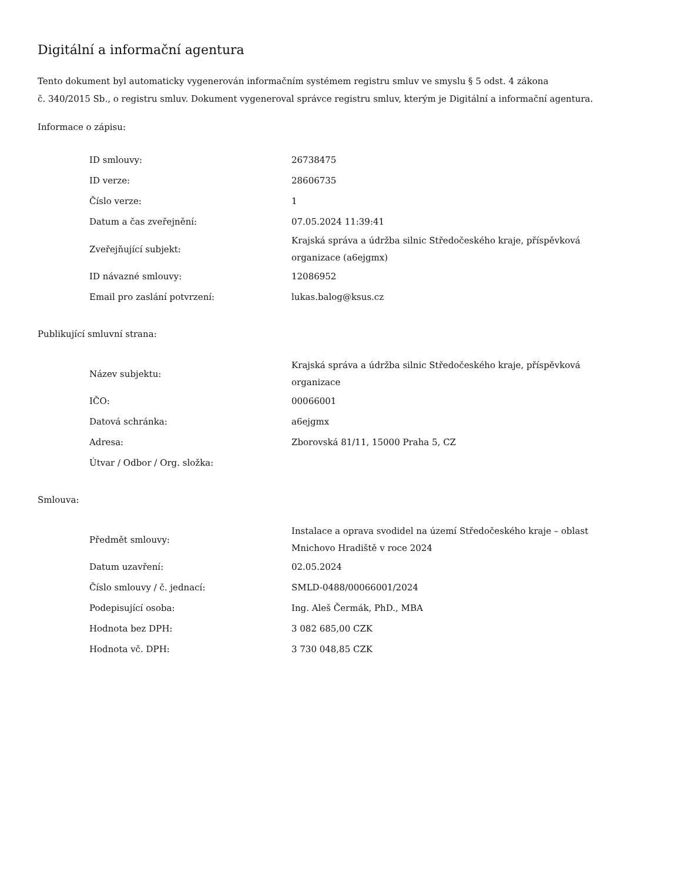Digitální a informační agentura
Tento dokument byl automaticky vygenerován informačním systémem registru smluv ve smyslu § 5 odst. 4 zákona
č. 340/2015 Sb., o registru smluv. Dokument vygeneroval správce registru smluv, kterým je Digitální a informační agentura.
Informace o zápisu:
| ID smlouvy: | 26738475 |
| ID verze: | 28606735 |
| Číslo verze: | 1 |
| Datum a čas zveřejnění: | 07.05.2024 11:39:41 |
| Zveřejňující subjekt: | Krajská správa a údržba silnic Středočeského kraje, příspěvková organizace (a6ejgmx) |
| ID návazné smlouvy: | 12086952 |
| Email pro zaslání potvrzení: | lukas.balog@ksus.cz |
Publikující smluvní strana:
| Název subjektu: | Krajská správa a údržba silnic Středočeského kraje, příspěvková organizace |
| IČO: | 00066001 |
| Datová schránka: | a6ejgmx |
| Adresa: | Zborovská 81/11, 15000 Praha 5, CZ |
| Útvar / Odbor / Org. složka: | |
Smlouva:
| Předmět smlouvy: | Instalace a oprava svodidel na území Středočeského kraje – oblast Mnichovo Hradiště v roce 2024 |
| Datum uzavření: | 02.05.2024 |
| Číslo smlouvy / č. jednací: | SMLD-0488/00066001/2024 |
| Podepisující osoba: | Ing. Aleš Čermák, PhD., MBA |
| Hodnota bez DPH: | 3 082 685,00 CZK |
| Hodnota vč. DPH: | 3 730 048,85 CZK |